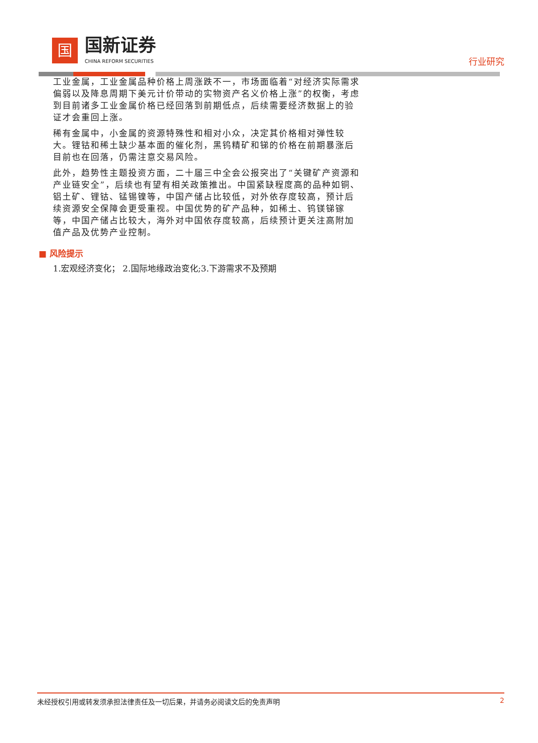国
国新证券
CHINA REFORM SECURITIES
行业研究
工业金属，工业金属品种价格上周涨跌不一，市场面临着“对经济实际需求偏弱以及降息周期下美元计价带动的实物资产名义价格上涨”的权衡，考虑到目前诸多工业金属价格已经回落到前期低点，后续需要经济数据上的验证才会重回上涨。
稀有金属中，小金属的资源特殊性和相对小众，决定其价格相对弹性较大。锂钴和稀土缺少基本面的催化剂，黑钨精矿和锑的价格在前期暴涨后目前也在回落，仍需注意交易风险。
此外，趋势性主题投资方面，二十届三中全会公报突出了“关键矿产资源和产业链安全”，后续也有望有相关政策推出。中国紧缺程度高的品种如铜、铝土矿、锂钴、锰锡镍等，中国产储占比较低，对外依存度较高，预计后续资源安全保障会更受重视。中国优势的矿产品种，如稀土、钨镁锑镓等，中国产储占比较大，海外对中国依存度较高，后续预计更关注高附加值产品及优势产业控制。
■ 风险提示
1.宏观经济变化； 2.国际地缘政治变化;3.下游需求不及预期
未经授权引用或转发须承担法律责任及一切后果，并请务必阅读文后的免责声明 2